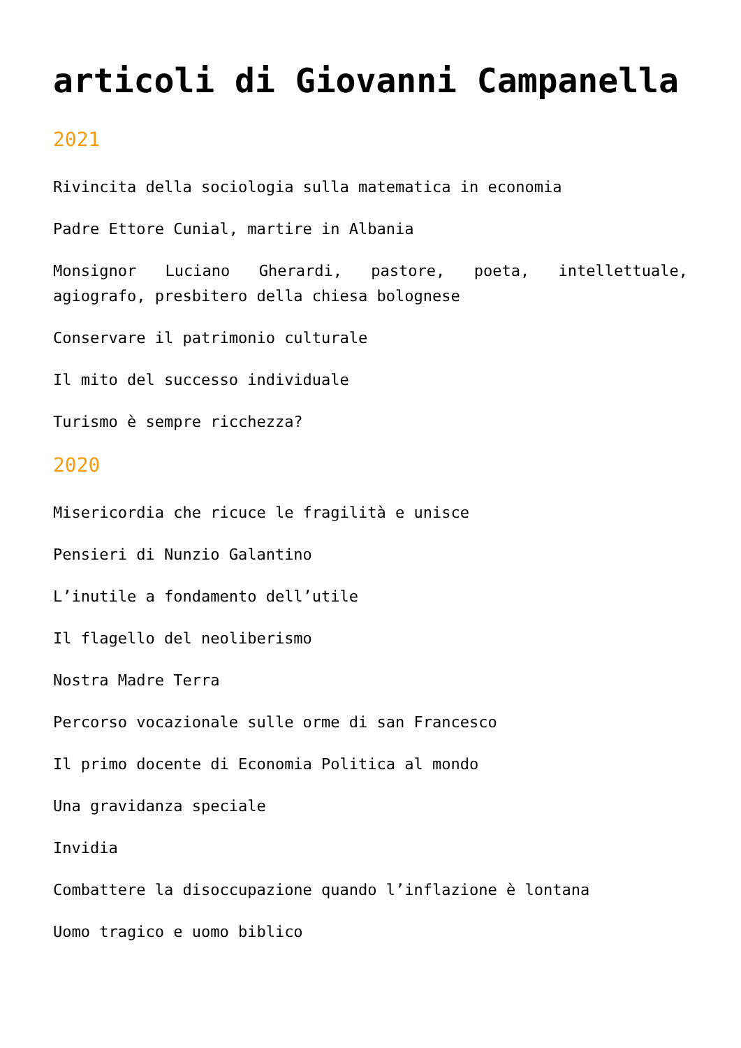articoli di Giovanni Campanella
2021
Rivincita della sociologia sulla matematica in economia
Padre Ettore Cunial, martire in Albania
Monsignor Luciano Gherardi, pastore, poeta, intellettuale, agiografo, presbitero della chiesa bolognese
Conservare il patrimonio culturale
Il mito del successo individuale
Turismo è sempre ricchezza?
2020
Misericordia che ricuce le fragilità e unisce
Pensieri di Nunzio Galantino
L’inutile a fondamento dell’utile
Il flagello del neoliberismo
Nostra Madre Terra
Percorso vocazionale sulle orme di san Francesco
Il primo docente di Economia Politica al mondo
Una gravidanza speciale
Invidia
Combattere la disoccupazione quando l’inflazione è lontana
Uomo tragico e uomo biblico